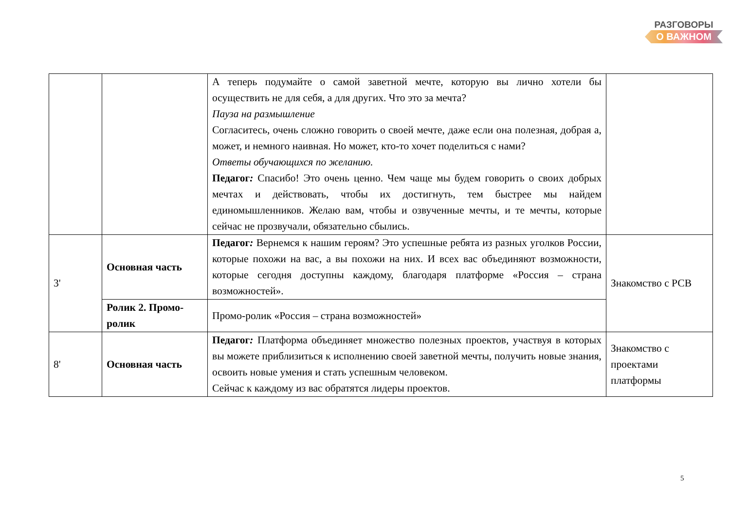РАЗГОВОРЫ
О ВАЖНОМ
| | | А теперь подумайте о самой заветной мечте, которую вы лично хотели бы осуществить не для себя, а для других. Что это за мечта? Пауза на размышление Согласитесь, очень сложно говорить о своей мечте, даже если она полезная, добрая а, может, и немного наивная. Но может, кто-то хочет поделиться с нами? Ответы обучающихся по желанию. Педагог : Спасибо! Это очень ценно. Чем чаще мы будем говорить о своих добрых мечтах и действовать, чтобы их достигнуть, тем быстрее мы найдем единомышленников. Желаю вам, чтобы и озвученные мечты, и те мечты, которые сейчас не прозвучали, обязательно сбылись. | |
| 3' | Основная часть | Педагог : Вернемся к нашим героям? Это успешные ребята из разных уголков России, которые похожи на вас, а вы похожи на них. И всех вас объединяют возможности, которые сегодня доступны каждому, благодаря платформе «Россия – страна возможностей». | Знакомство с РСВ |
| | Ролик 2. Промо-ролик | Промо-ролик «Россия – страна возможностей» | |
| 8' | Основная часть | Педагог : Платформа объединяет множество полезных проектов, участвуя в которых вы можете приблизиться к исполнению своей заветной мечты, получить новые знания, освоить новые умения и стать успешным человеком. Сейчас к каждому из вас обратятся лидеры проектов. | Знакомство с проектами платформы |
5